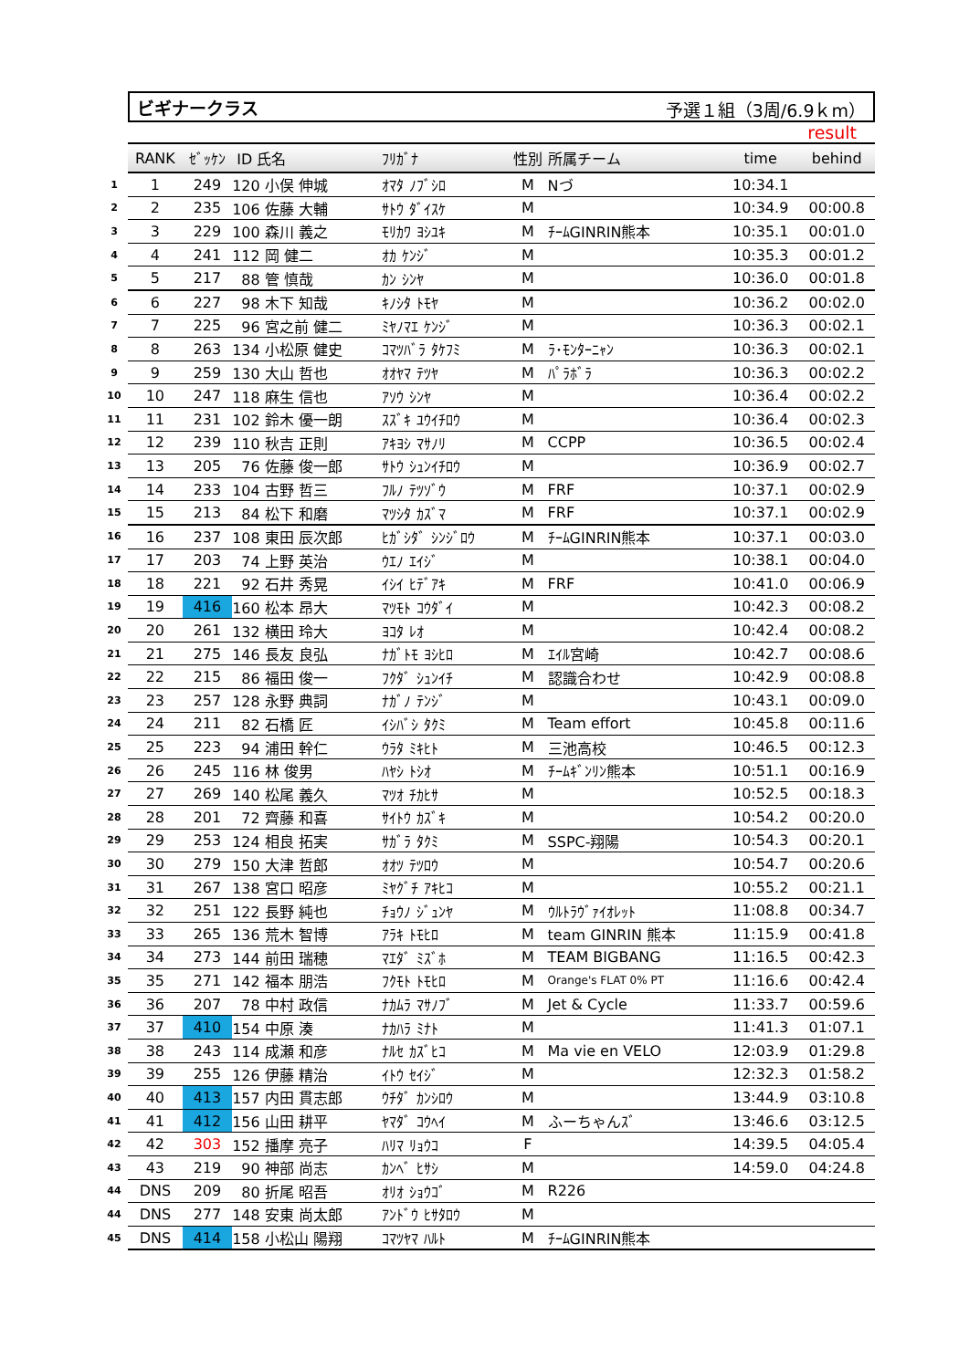ビギナークラス 予選１組（3周/6.9ｋm）
result
| | RANK | ｾﾞｯｹﾝ | ID 氏名 | ﾌﾘｶﾞﾅ | 性別 | 所属チーム | time | behind |
| --- | --- | --- | --- | --- | --- | --- | --- | --- |
| 1 | 1 | 249 | 120 小俣 伸城 | ｵﾏﾀ ﾉﾌﾞｼﾛ | M | Nづ | 10:34.1 | |
| 2 | 2 | 235 | 106 佐藤 大輔 | ｻﾄｳ ﾀﾞｲｽｹ | M | | 10:34.9 | 00:00.8 |
| 3 | 3 | 229 | 100 森川 義之 | ﾓﾘｶﾜ ﾖｼﾕｷ | M | ﾁｰﾑGINRIN熊本 | 10:35.1 | 00:01.0 |
| 4 | 4 | 241 | 112 岡 健二 | ｵｶ ｹﾝｼﾞ | M | | 10:35.3 | 00:01.2 |
| 5 | 5 | 217 | 88 管 慎哉 | ｶﾝ ｼﾝﾔ | M | | 10:36.0 | 00:01.8 |
| 6 | 6 | 227 | 98 木下 知哉 | ｷﾉｼﾀ ﾄﾓﾔ | M | | 10:36.2 | 00:02.0 |
| 7 | 7 | 225 | 96 宮之前 健二 | ﾐﾔﾉﾏｴ ｹﾝｼﾞ | M | | 10:36.3 | 00:02.1 |
| 8 | 8 | 263 | 134 小松原 健史 | ｺﾏﾂﾊﾞﾗ ﾀｹﾌﾐ | M | ﾗ･ﾓﾝﾀｰﾆｬﾝ | 10:36.3 | 00:02.1 |
| 9 | 9 | 259 | 130 大山 哲也 | ｵｵﾔﾏ ﾃﾂﾔ | M | ﾊﾟﾗﾎﾞﾗ | 10:36.3 | 00:02.2 |
| 10 | 10 | 247 | 118 麻生 信也 | ｱｿｳ ｼﾝﾔ | M | | 10:36.4 | 00:02.2 |
| 11 | 11 | 231 | 102 鈴木 優一朗 | ｽｽﾞｷ ﾕｳｲﾁﾛｳ | M | | 10:36.4 | 00:02.3 |
| 12 | 12 | 239 | 110 秋吉 正則 | ｱｷﾖｼ ﾏｻﾉﾘ | M | CCPP | 10:36.5 | 00:02.4 |
| 13 | 13 | 205 | 76 佐藤 俊一郎 | ｻﾄｳ ｼｭﾝｲﾁﾛｳ | M | | 10:36.9 | 00:02.7 |
| 14 | 14 | 233 | 104 古野 哲三 | ﾌﾙﾉ ﾃﾂｿﾞｳ | M | FRF | 10:37.1 | 00:02.9 |
| 15 | 15 | 213 | 84 松下 和磨 | ﾏﾂｼﾀ ｶｽﾞﾏ | M | FRF | 10:37.1 | 00:02.9 |
| 16 | 16 | 237 | 108 東田 辰次郎 | ﾋｶﾞｼﾀﾞ ｼﾝｼﾞﾛｳ | M | ﾁｰﾑGINRIN熊本 | 10:37.1 | 00:03.0 |
| 17 | 17 | 203 | 74 上野 英治 | ｳｴﾉ ｴｲｼﾞ | M | | 10:38.1 | 00:04.0 |
| 18 | 18 | 221 | 92 石井 秀晃 | ｲｼｲ ﾋﾃﾞｱｷ | M | FRF | 10:41.0 | 00:06.9 |
| 19 | 19 | 416 | 160 松本 昂大 | ﾏﾂﾓﾄ ｺｳﾀﾞｲ | M | | 10:42.3 | 00:08.2 |
| 20 | 20 | 261 | 132 横田 玲大 | ﾖｺﾀ ﾚｵ | M | | 10:42.4 | 00:08.2 |
| 21 | 21 | 275 | 146 長友 良弘 | ﾅｶﾞﾄﾓ ﾖｼﾋﾛ | M | ｴｲﾙ宮崎 | 10:42.7 | 00:08.6 |
| 22 | 22 | 215 | 86 福田 俊一 | ﾌｸﾀﾞ ｼｭﾝｲﾁ | M | 認識合わせ | 10:42.9 | 00:08.8 |
| 23 | 23 | 257 | 128 永野 典詞 | ﾅｶﾞﾉ ﾃﾝｼﾞ | M | | 10:43.1 | 00:09.0 |
| 24 | 24 | 211 | 82 石橋 匠 | ｲｼﾊﾞｼ ﾀｸﾐ | M | Team effort | 10:45.8 | 00:11.6 |
| 25 | 25 | 223 | 94 浦田 幹仁 | ｳﾗﾀ ﾐｷﾋﾄ | M | 三池高校 | 10:46.5 | 00:12.3 |
| 26 | 26 | 245 | 116 林 俊男 | ﾊﾔｼ ﾄｼｵ | M | ﾁｰﾑｷﾞﾝﾘﾝ熊本 | 10:51.1 | 00:16.9 |
| 27 | 27 | 269 | 140 松尾 義久 | ﾏﾂｵ ﾁｶﾋｻ | M | | 10:52.5 | 00:18.3 |
| 28 | 28 | 201 | 72 齊藤 和喜 | ｻｲﾄｳ ｶｽﾞｷ | M | | 10:54.2 | 00:20.0 |
| 29 | 29 | 253 | 124 相良 拓実 | ｻｶﾞﾗ ﾀｸﾐ | M | SSPC-翔陽 | 10:54.3 | 00:20.1 |
| 30 | 30 | 279 | 150 大津 哲郎 | ｵｵﾂ ﾃﾂﾛｳ | M | | 10:54.7 | 00:20.6 |
| 31 | 31 | 267 | 138 宮口 昭彦 | ﾐﾔｸﾞﾁ ｱｷﾋｺ | M | | 10:55.2 | 00:21.1 |
| 32 | 32 | 251 | 122 長野 純也 | ﾁｮｳﾉ ｼﾞｭﾝﾔ | M | ｳﾙﾄﾗｳﾞｧｲｵﾚｯﾄ | 11:08.8 | 00:34.7 |
| 33 | 33 | 265 | 136 荒木 智博 | ｱﾗｷ ﾄﾓﾋﾛ | M | team GINRIN 熊本 | 11:15.9 | 00:41.8 |
| 34 | 34 | 273 | 144 前田 瑞穂 | ﾏｴﾀﾞ ﾐｽﾞﾎ | M | TEAM BIGBANG | 11:16.5 | 00:42.3 |
| 35 | 35 | 271 | 142 福本 朋浩 | ﾌｸﾓﾄ ﾄﾓﾋﾛ | M | Orange's FLAT 0% PT | 11:16.6 | 00:42.4 |
| 36 | 36 | 207 | 78 中村 政信 | ﾅｶﾑﾗ ﾏｻﾉﾌﾞ | M | Jet & Cycle | 11:33.7 | 00:59.6 |
| 37 | 37 | 410 | 154 中原 湊 | ﾅｶﾊﾗ ﾐﾅﾄ | M | | 11:41.3 | 01:07.1 |
| 38 | 38 | 243 | 114 成瀬 和彦 | ﾅﾙｾ ｶｽﾞﾋｺ | M | Ma vie en VELO | 12:03.9 | 01:29.8 |
| 39 | 39 | 255 | 126 伊藤 精治 | ｲﾄｳ ｾｲｼﾞ | M | | 12:32.3 | 01:58.2 |
| 40 | 40 | 413 | 157 内田 貫志郎 | ｳﾁﾀﾞ ｶﾝｼﾛｳ | M | | 13:44.9 | 03:10.8 |
| 41 | 41 | 412 | 156 山田 耕平 | ﾔﾏﾀﾞ ｺｳﾍｲ | M | ふーちゃんｽﾞ | 13:46.6 | 03:12.5 |
| 42 | 42 | 303 | 152 播摩 亮子 | ﾊﾘﾏ ﾘｮｳｺ | F | | 14:39.5 | 04:05.4 |
| 43 | 43 | 219 | 90 神部 尚志 | ｶﾝﾍﾞ ﾋｻｼ | M | | 14:59.0 | 04:24.8 |
| 44 | DNS | 209 | 80 折尾 昭吾 | ｵﾘｵ ｼｮｳｺﾞ | M | R226 | | |
| 44 | DNS | 277 | 148 安東 尚太郎 | ｱﾝﾄﾞｳ ﾋｻﾀﾛｳ | M | | | |
| 45 | DNS | 414 | 158 小松山 陽翔 | ｺﾏﾂﾔﾏ ﾊﾙﾄ | M | ﾁｰﾑGINRIN熊本 | | |